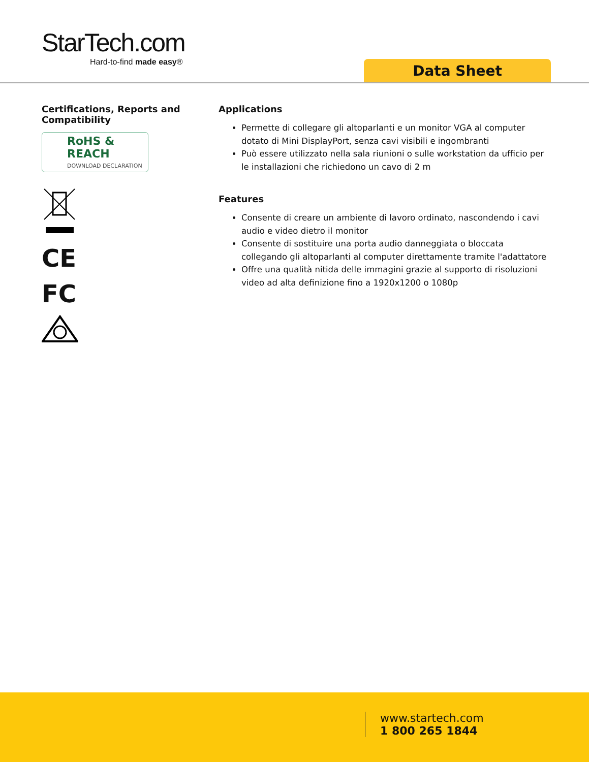StarTech.com
Hard-to-find made easy®
Data Sheet
Certifications, Reports and Compatibility
RoHS & REACH
DOWNLOAD DECLARATION
CE
FC
Applications
Permette di collegare gli altoparlanti e un monitor VGA al computer dotato di Mini DisplayPort, senza cavi visibili e ingombranti
Può essere utilizzato nella sala riunioni o sulle workstation da ufficio per le installazioni che richiedono un cavo di 2 m
Features
Consente di creare un ambiente di lavoro ordinato, nascondendo i cavi audio e video dietro il monitor
Consente di sostituire una porta audio danneggiata o bloccata collegando gli altoparlanti al computer direttamente tramite l'adattatore
Offre una qualità nitida delle immagini grazie al supporto di risoluzioni video ad alta definizione fino a 1920x1200 o 1080p
www.startech.com
1 800 265 1844